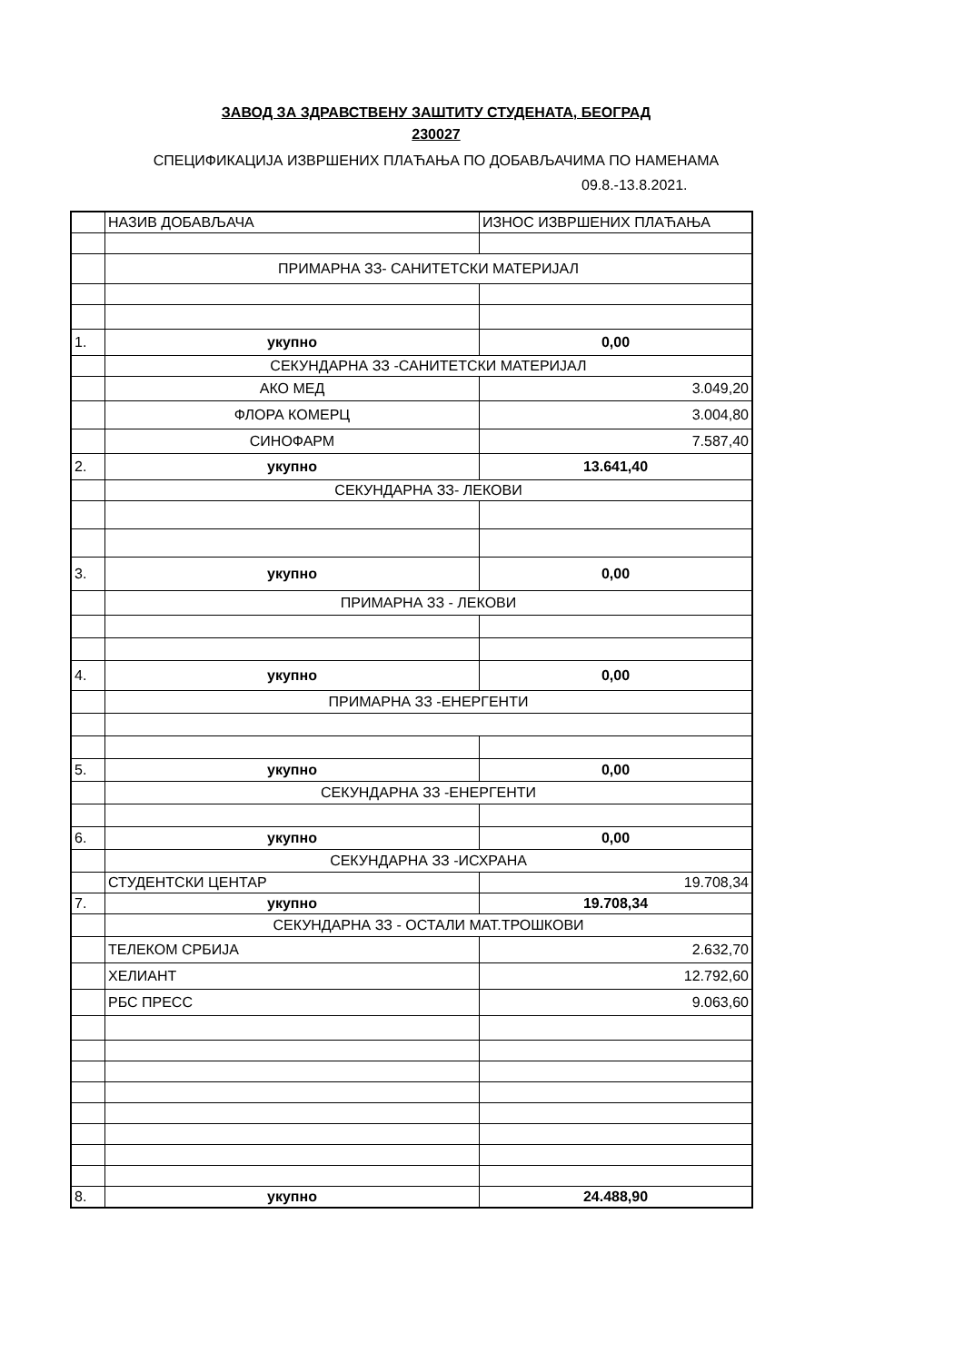ЗАВОД ЗА ЗДРАВСТВЕНУ ЗАШТИТУ СТУДЕНАТА, БЕОГРАД
230027
СПЕЦИФИКАЦИЈА ИЗВРШЕНИХ ПЛАЋАЊА ПО ДОБАВЉАЧИМА ПО НАМЕНАМА
09.8.-13.8.2021.
| | НАЗИВ ДОБАВЉАЧА | ИЗНОС ИЗВРШЕНИХ ПЛАЋАЊА |
| | ПРИМАРНА ЗЗ- САНИТЕТСКИ МАТЕРИЈАЛ | |
| 1. | укупно | 0,00 |
| | СЕКУНДАРНА ЗЗ -САНИТЕТСКИ МАТЕРИЈАЛ | |
| | АКО МЕД | 3.049,20 |
| | ФЛОРА КОМЕРЦ | 3.004,80 |
| | СИНОФАРМ | 7.587,40 |
| 2. | укупно | 13.641,40 |
| | СЕКУНДАРНА ЗЗ- ЛЕКОВИ | |
| 3. | укупно | 0,00 |
| | ПРИМАРНА ЗЗ - ЛЕКОВИ | |
| 4. | укупно | 0,00 |
| | ПРИМАРНА ЗЗ -ЕНЕРГЕНТИ | |
| 5. | укупно | 0,00 |
| | СЕКУНДАРНА ЗЗ -ЕНЕРГЕНТИ | |
| 6. | укупно | 0,00 |
| | СЕКУНДАРНА ЗЗ -ИСХРАНА | |
| | СТУДЕНТСКИ ЦЕНТАР | 19.708,34 |
| 7. | укупно | 19.708,34 |
| | СЕКУНДАРНА ЗЗ - ОСТАЛИ МАТ.ТРОШКОВИ | |
| | ТЕЛЕКОМ СРБИЈА | 2.632,70 |
| | ХЕЛИАНТ | 12.792,60 |
| | РБС ПРЕСС | 9.063,60 |
| 8. | укупно | 24.488,90 |